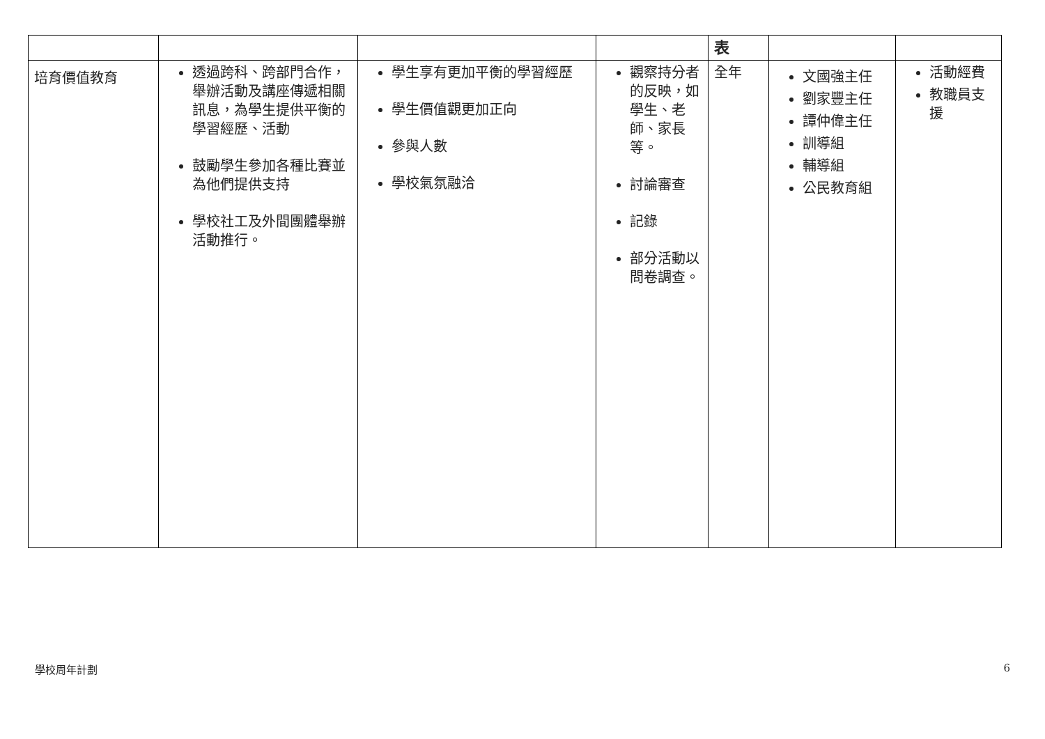| | | | | 表 | | |
| 培育價值教育 | 透過跨科、跨部門合作，舉辦活動及講座傳遞相關訊息，為學生提供平衡的學習經歷、活動 鼓勵學生參加各種比賽並為他們提供支持 學校社工及外間團體舉辦活動推行。 | 學生享有更加平衡的學習經歷 學生價值觀更加正向 參與人數 學校氣氛融洽 | 觀察持分者的反映，如學生、老師、家長等。 討論審查 記錄 部分活動以問卷調查。 | 全年 | 文國強主任 劉家豐主任 譚仲偉主任 訓導組 輔導組 公民教育組 | 活動經費 教職員支援 |
學校周年計劃 6